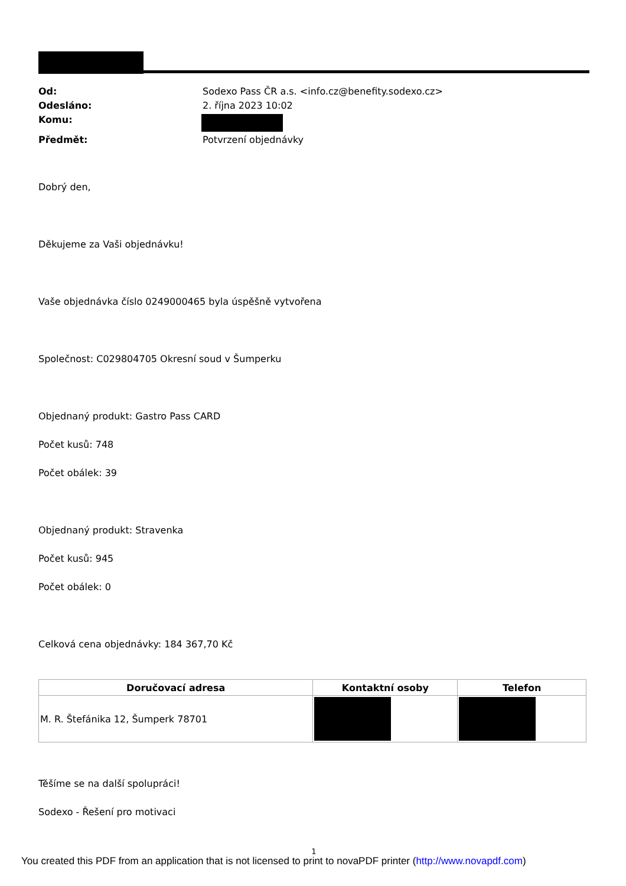Od: Sodexo Pass ČR a.s. <info.cz@benefity.sodexo.cz> Odesláno: 2. října 2023 10:02 Komu: Předmět: Potvrzení objednávky
Dobrý den,
Děkujeme za Vaši objednávku!
Vaše objednávka číslo 0249000465 byla úspěšně vytvořena
Společnost: C029804705 Okresní soud v Šumperku
Objednaný produkt: Gastro Pass CARD
Počet kusů: 748
Počet obálek: 39
Objednaný produkt: Stravenka
Počet kusů: 945
Počet obálek: 0
Celková cena objednávky: 184 367,70 Kč
| Doručovací adresa | Kontaktní osoby | Telefon |
| --- | --- | --- |
| M. R. Štefánika 12, Šumperk 78701 | | |
Těšíme se na další spolupráci!
Sodexo - Řešení pro motivaci
1
You created this PDF from an application that is not licensed to print to novaPDF printer (http://www.novapdf.com)